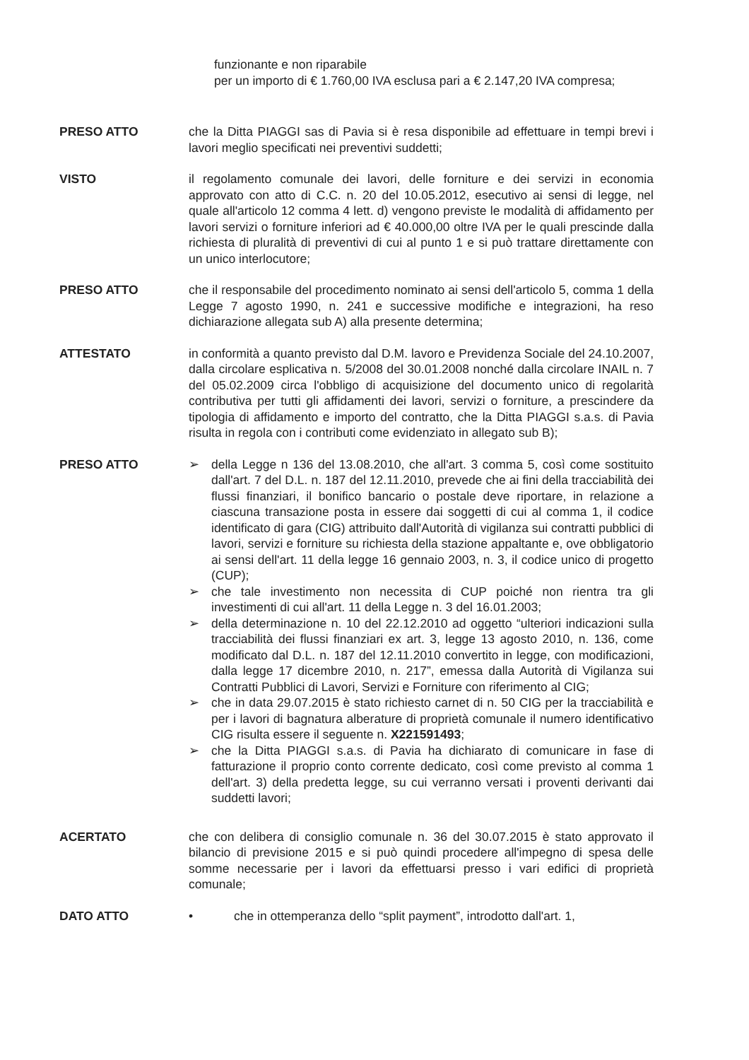funzionante e non riparabile
per un importo di € 1.760,00 IVA esclusa pari a € 2.147,20 IVA compresa;
PRESO ATTO che la Ditta PIAGGI sas di Pavia si è resa disponibile ad effettuare in tempi brevi i lavori meglio specificati nei preventivi suddetti;
VISTO il regolamento comunale dei lavori, delle forniture e dei servizi in economia approvato con atto di C.C. n. 20 del 10.05.2012, esecutivo ai sensi di legge, nel quale all'articolo 12 comma 4 lett. d) vengono previste le modalità di affidamento per lavori servizi o forniture inferiori ad € 40.000,00 oltre IVA per le quali prescinde dalla richiesta di pluralità di preventivi di cui al punto 1 e si può trattare direttamente con un unico interlocutore;
PRESO ATTO che il responsabile del procedimento nominato ai sensi dell'articolo 5, comma 1 della Legge 7 agosto 1990, n. 241 e successive modifiche e integrazioni, ha reso dichiarazione allegata sub A) alla presente determina;
ATTESTATO in conformità a quanto previsto dal D.M. lavoro e Previdenza Sociale del 24.10.2007, dalla circolare esplicativa n. 5/2008 del 30.01.2008 nonché dalla circolare INAIL n. 7 del 05.02.2009 circa l'obbligo di acquisizione del documento unico di regolarità contributiva per tutti gli affidamenti dei lavori, servizi o forniture, a prescindere da tipologia di affidamento e importo del contratto, che la Ditta PIAGGI s.a.s. di Pavia risulta in regola con i contributi come evidenziato in allegato sub B);
PRESO ATTO ➢ della Legge n 136 del 13.08.2010, che all'art. 3 comma 5, così come sostituito dall'art. 7 del D.L. n. 187 del 12.11.2010, prevede che ai fini della tracciabilità dei flussi finanziari, il bonifico bancario o postale deve riportare, in relazione a ciascuna transazione posta in essere dai soggetti di cui al comma 1, il codice identificato di gara (CIG) attribuito dall'Autorità di vigilanza sui contratti pubblici di lavori, servizi e forniture su richiesta della stazione appaltante e, ove obbligatorio ai sensi dell'art. 11 della legge 16 gennaio 2003, n. 3, il codice unico di progetto (CUP);
➢ che tale investimento non necessita di CUP poiché non rientra tra gli investimenti di cui all'art. 11 della Legge n. 3 del 16.01.2003;
➢ della determinazione n. 10 del 22.12.2010 ad oggetto “ulteriori indicazioni sulla tracciabilità dei flussi finanziari ex art. 3, legge 13 agosto 2010, n. 136, come modificato dal D.L. n. 187 del 12.11.2010 convertito in legge, con modificazioni, dalla legge 17 dicembre 2010, n. 217”, emessa dalla Autorità di Vigilanza sui Contratti Pubblici di Lavori, Servizi e Forniture con riferimento al CIG;
➢ che in data 29.07.2015 è stato richiesto carnet di n. 50 CIG per la tracciabilità e per i lavori di bagnatura alberature di proprietà comunale il numero identificativo CIG risulta essere il seguente n. X221591493;
➢ che la Ditta PIAGGI s.a.s. di Pavia ha dichiarato di comunicare in fase di fatturazione il proprio conto corrente dedicato, così come previsto al comma 1 dell'art. 3) della predetta legge, su cui verranno versati i proventi derivanti dai suddetti lavori;
ACERTATO che con delibera di consiglio comunale n. 36 del 30.07.2015 è stato approvato il bilancio di previsione 2015 e si può quindi procedere all'impegno di spesa delle somme necessarie per i lavori da effettuarsi presso i vari edifici di proprietà comunale;
DATO ATTO • che in ottemperanza dello “split payment”, introdotto dall'art. 1,